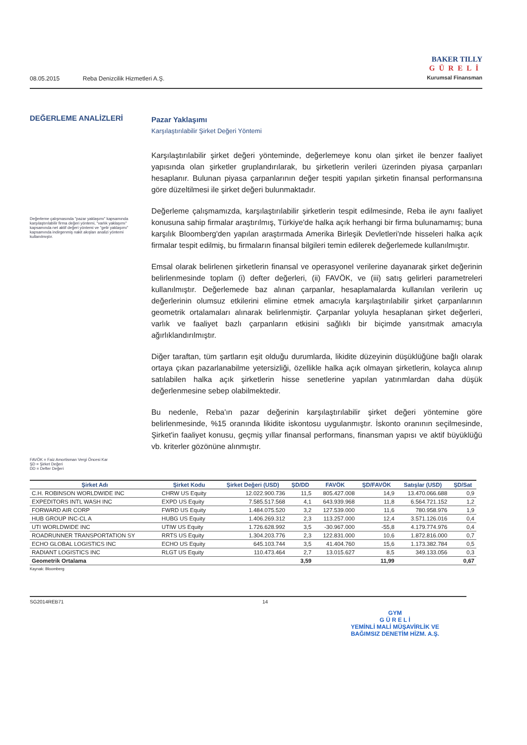08.05.2015 Reba Denizcilik Hizmetleri A.Ş.
BAKER TILLY
GÜRELİ
Kurumsal Finansman
DEĞERLEME ANALİZLERİ
Değerleme çalışmasında "pazar yaklaşımı" kapsamında karşılaştırılabilir firma değeri yöntemi, "varlık yaklaşımı" kapsamında net aktif değeri yöntemi ve "gelir yaklaşımı" kapsamında indirgenmiş nakit akışları analizi yöntemi kullanılmıştır.
FAVÖK = Faiz Amortisman Vergi Öncesi Kar
ŞD = Şirket Değeri
DD = Defter Değeri
Pazar Yaklaşımı
Karşılaştırılabilir Şirket Değeri Yöntemi
Karşılaştırılabilir şirket değeri yönteminde, değerlemeye konu olan şirket ile benzer faaliyet yapısında olan şirketler gruplandırılarak, bu şirketlerin verileri üzerinden piyasa çarpanları hesaplanır. Bulunan piyasa çarpanlarının değer tespiti yapılan şirketin finansal performansına göre düzeltilmesi ile şirket değeri bulunmaktadır.
Değerleme çalışmamızda, karşılaştırılabilir şirketlerin tespit edilmesinde, Reba ile aynı faaliyet konusuna sahip firmalar araştırılmış, Türkiye'de halka açık herhangi bir firma bulunamamış; buna karşılık Bloomberg'den yapılan araştırmada Amerika Birleşik Devletleri'nde hisseleri halka açık firmalar tespit edilmiş, bu firmaların finansal bilgileri temin edilerek değerlemede kullanılmıştır.
Emsal olarak belirlenen şirketlerin finansal ve operasyonel verilerine dayanarak şirket değerinin belirlenmesinde toplam (i) defter değerleri, (ii) FAVÖK, ve (iii) satış gelirleri parametreleri kullanılmıştır. Değerlemede baz alınan çarpanlar, hesaplamalarda kullanılan verilerin uç değerlerinin olumsuz etkilerini elimine etmek amacıyla karşılaştırılabilir şirket çarpanlarının geometrik ortalamaları alınarak belirlenmiştir. Çarpanlar yoluyla hesaplanan şirket değerleri, varlık ve faaliyet bazlı çarpanların etkisini sağlıklı bir biçimde yansıtmak amacıyla ağırlıklandırılmıştır.
Diğer taraftan, tüm şartların eşit olduğu durumlarda, likidite düzeyinin düşüklüğüne bağlı olarak ortaya çıkan pazarlanabilme yetersizliği, özellikle halka açık olmayan şirketlerin, kolayca alınıp satılabilen halka açık şirketlerin hisse senetlerine yapılan yatırımlardan daha düşük değerlenmesine sebep olabilmektedir.
Bu nedenle, Reba'ın pazar değerinin karşılaştırılabilir şirket değeri yöntemine göre belirlenmesinde, %15 oranında likidite iskontosu uygulanmıştır. İskonto oranının seçilmesinde, Şirket'in faaliyet konusu, geçmiş yıllar finansal performans, finansman yapısı ve aktif büyüklüğü vb. kriterler gözönüne alınmıştır.
| Şirket Adı | Şirket Kodu | Şirket Değeri (USD) | ŞD/DD | FAVÖK | ŞD/FAVÖK | Satışlar (USD) | ŞD/Sat |
| --- | --- | --- | --- | --- | --- | --- | --- |
| C.H. ROBINSON WORLDWIDE INC | CHRW US Equity | 12.022.900.736 | 11,5 | 805.427.008 | 14,9 | 13.470.066.688 | 0,9 |
| EXPEDITORS INTL WASH INC | EXPD US Equity | 7.585.517.568 | 4,1 | 643.939.968 | 11,8 | 6.564.721.152 | 1,2 |
| FORWARD AIR CORP | FWRD US Equity | 1.484.075.520 | 3,2 | 127.539.000 | 11,6 | 780.958.976 | 1,9 |
| HUB GROUP INC-CL A | HUBG US Equity | 1.406.269.312 | 2,3 | 113.257.000 | 12,4 | 3.571.126.016 | 0,4 |
| UTI WORLDWIDE INC | UTIW US Equity | 1.726.628.992 | 3,5 | -30.967.000 | -55,8 | 4.179.774.976 | 0,4 |
| ROADRUNNER TRANSPORTATION SY | RRTS US Equity | 1.304.203.776 | 2,3 | 122.831.000 | 10,6 | 1.872.816.000 | 0,7 |
| ECHO GLOBAL LOGISTICS INC | ECHO US Equity | 645.103.744 | 3,5 | 41.404.760 | 15,6 | 1.173.382.784 | 0,5 |
| RADIANT LOGISTICS INC | RLGT US Equity | 110.473.464 | 2,7 | 13.015.627 | 8,5 | 349.133.056 | 0,3 |
| Geometrik Ortalama | | | 3,59 | | 11,99 | | 0,67 |
Kaynak: Bloomberg
SG2014REB71 14
GYM
G Ü R E L İ
YEMİNLİ MALİ MÜŞAVİRLİK VE
BAĞIMSIZ DENETİM HİZM. A.Ş.